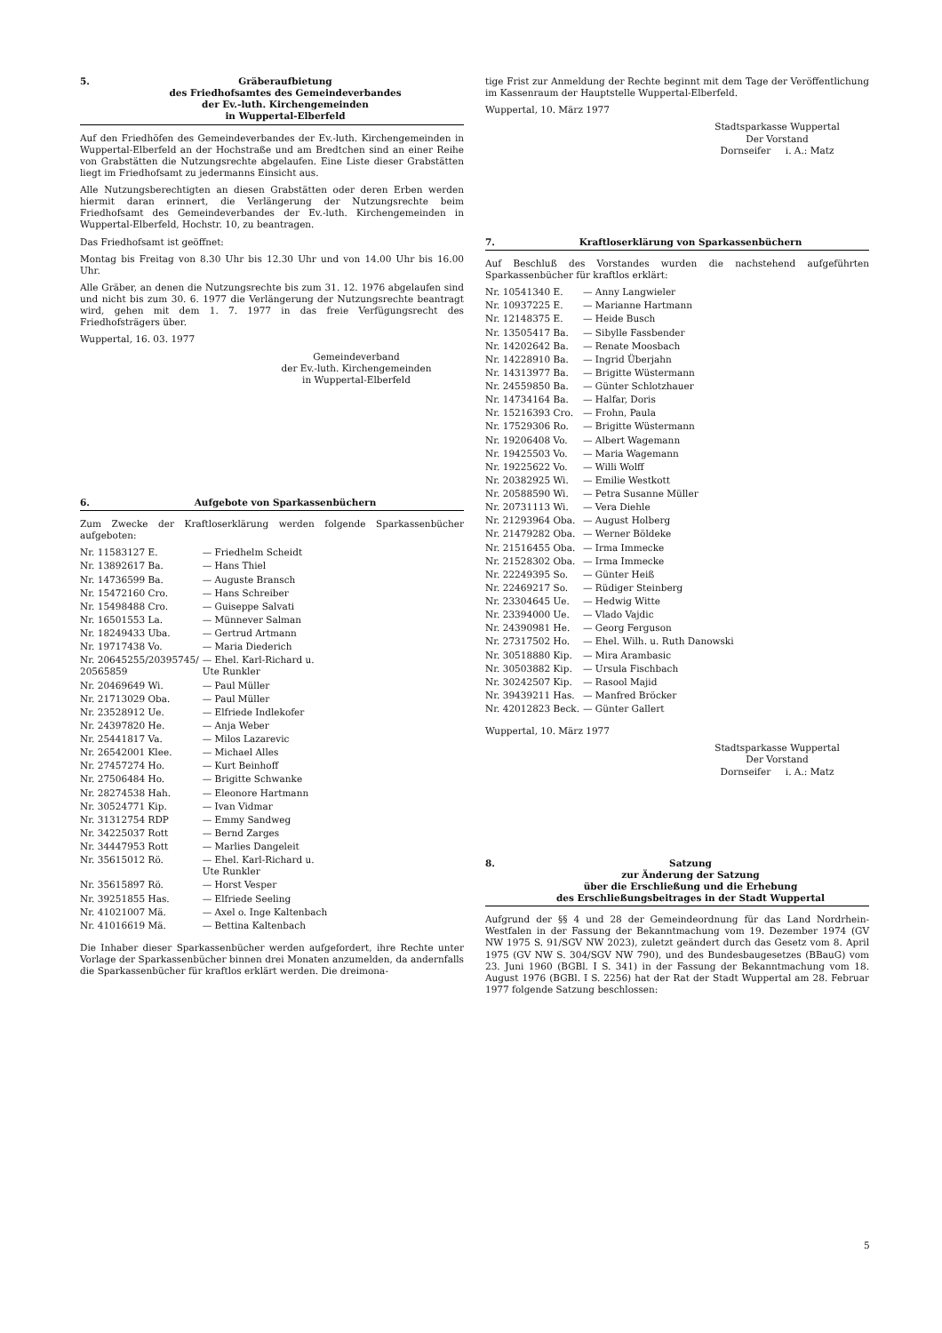5. Gräberaufbietung
des Friedhofsamtes des Gemeindeverbandes
der Ev.-luth. Kirchengemeinden
in Wuppertal-Elberfeld
Auf den Friedhöfen des Gemeindeverbandes der Ev.-luth. Kirchengemeinden in Wuppertal-Elberfeld an der Hochstraße und am Bredtchen sind an einer Reihe von Grabstätten die Nutzungsrechte abgelaufen. Eine Liste dieser Grabstätten liegt im Friedhofsamt zu jedermanns Einsicht aus.
Alle Nutzungsberechtigten an diesen Grabstätten oder deren Erben werden hiermit daran erinnert, die Verlängerung der Nutzungsrechte beim Friedhofsamt des Gemeindeverbandes der Ev.-luth. Kirchengemeinden in Wuppertal-Elberfeld, Hochstr. 10, zu beantragen.
Das Friedhofsamt ist geöffnet:
Montag bis Freitag von 8.30 Uhr bis 12.30 Uhr und von 14.00 Uhr bis 16.00 Uhr.
Alle Gräber, an denen die Nutzungsrechte bis zum 31. 12. 1976 abgelaufen sind und nicht bis zum 30. 6. 1977 die Verlängerung der Nutzungsrechte beantragt wird, gehen mit dem 1. 7. 1977 in das freie Verfügungsrecht des Friedhofsträgers über.
Wuppertal, 16. 03. 1977
Gemeindeverband
der Ev.-luth. Kirchengemeinden
in Wuppertal-Elberfeld
6. Aufgebote von Sparkassenbüchern
Zum Zwecke der Kraftloserklärung werden folgende Sparkassenbücher aufgeboten:
| Nr. 11583127 E. | — Friedhelm Scheidt |
| Nr. 13892617 Ba. | — Hans Thiel |
| Nr. 14736599 Ba. | — Auguste Bransch |
| Nr. 15472160 Cro. | — Hans Schreiber |
| Nr. 15498488 Cro. | — Guiseppe Salvati |
| Nr. 16501553 La. | — Münnever Salman |
| Nr. 18249433 Uba. | — Gertrud Artmann |
| Nr. 19717438 Vo. | — Maria Diederich |
| Nr. 20645255/20395745/ 20565859 | — Ehel. Karl-Richard u. Ute Runkler |
| Nr. 20469649 Wi. | — Paul Müller |
| Nr. 21713029 Oba. | — Paul Müller |
| Nr. 23528912 Ue. | — Elfriede Indlekofer |
| Nr. 24397820 He. | — Anja Weber |
| Nr. 25441817 Va. | — Milos Lazarevic |
| Nr. 26542001 Klee. | — Michael Alles |
| Nr. 27457274 Ho. | — Kurt Beinhoff |
| Nr. 27506484 Ho. | — Brigitte Schwanke |
| Nr. 28274538 Hah. | — Eleonore Hartmann |
| Nr. 30524771 Kip. | — Ivan Vidmar |
| Nr. 31312754 RDP | — Emmy Sandweg |
| Nr. 34225037 Rott | — Bernd Zarges |
| Nr. 34447953 Rott | — Marlies Dangeleit |
| Nr. 35615012 Rö. | — Ehel. Karl-Richard u. Ute Runkler |
| Nr. 35615897 Rö. | — Horst Vesper |
| Nr. 39251855 Has. | — Elfriede Seeling |
| Nr. 41021007 Mä. | — Axel o. Inge Kaltenbach |
| Nr. 41016619 Mä. | — Bettina Kaltenbach |
Die Inhaber dieser Sparkassenbücher werden aufgefordert, ihre Rechte unter Vorlage der Sparkassenbücher binnen drei Monaten anzumelden, da andernfalls die Sparkassenbücher für kraftlos erklärt werden. Die dreimona-
tige Frist zur Anmeldung der Rechte beginnt mit dem Tage der Veröffentlichung im Kassenraum der Hauptstelle Wuppertal-Elberfeld.
Wuppertal, 10. März 1977
Stadtsparkasse Wuppertal
Der Vorstand
Dornseifer i. A.: Matz
7. Kraftloserklärung von Sparkassenbüchern
Auf Beschluß des Vorstandes wurden die nachstehend aufgeführten Sparkassenbücher für kraftlos erklärt:
| Nr. 10541340 E. | — Anny Langwieler |
| Nr. 10937225 E. | — Marianne Hartmann |
| Nr. 12148375 E. | — Heide Busch |
| Nr. 13505417 Ba. | — Sibylle Fassbender |
| Nr. 14202642 Ba. | — Renate Moosbach |
| Nr. 14228910 Ba. | — Ingrid Überjahn |
| Nr. 14313977 Ba. | — Brigitte Wüstermann |
| Nr. 24559850 Ba. | — Günter Schlotzhauer |
| Nr. 14734164 Ba. | — Halfar, Doris |
| Nr. 15216393 Cro. | — Frohn, Paula |
| Nr. 17529306 Ro. | — Brigitte Wüstermann |
| Nr. 19206408 Vo. | — Albert Wagemann |
| Nr. 19425503 Vo. | — Maria Wagemann |
| Nr. 19225622 Vo. | — Willi Wolff |
| Nr. 20382925 Wi. | — Emilie Westkott |
| Nr. 20588590 Wi. | — Petra Susanne Müller |
| Nr. 20731113 Wi. | — Vera Diehle |
| Nr. 21293964 Oba. | — August Holberg |
| Nr. 21479282 Oba. | — Werner Böldeke |
| Nr. 21516455 Oba. | — Irma Immecke |
| Nr. 21528302 Oba. | — Irma Immecke |
| Nr. 22249395 So. | — Günter Heiß |
| Nr. 22469217 So. | — Rüdiger Steinberg |
| Nr. 23304645 Ue. | — Hedwig Witte |
| Nr. 23394000 Ue. | — Vlado Vajdic |
| Nr. 24390981 He. | — Georg Ferguson |
| Nr. 27317502 Ho. | — Ehel. Wilh. u. Ruth Danowski |
| Nr. 30518880 Kip. | — Mira Arambasic |
| Nr. 30503882 Kip. | — Ursula Fischbach |
| Nr. 30242507 Kip. | — Rasool Majid |
| Nr. 39439211 Has. | — Manfred Bröcker |
| Nr. 42012823 Beck. | — Günter Gallert |
Wuppertal, 10. März 1977
Stadtsparkasse Wuppertal
Der Vorstand
Dornseifer i. A.: Matz
8. Satzung
zur Änderung der Satzung
über die Erschließung und die Erhebung
des Erschließungsbeitrages in der Stadt Wuppertal
Aufgrund der §§ 4 und 28 der Gemeindeordnung für das Land Nordrhein-Westfalen in der Fassung der Bekanntmachung vom 19. Dezember 1974 (GV NW 1975 S. 91/SGV NW 2023), zuletzt geändert durch das Gesetz vom 8. April 1975 (GV NW S. 304/SGV NW 790), und des Bundesbaugesetzes (BBauG) vom 23. Juni 1960 (BGBl. I S. 341) in der Fassung der Bekanntmachung vom 18. August 1976 (BGBl. I S. 2256) hat der Rat der Stadt Wuppertal am 28. Februar 1977 folgende Satzung beschlossen:
5